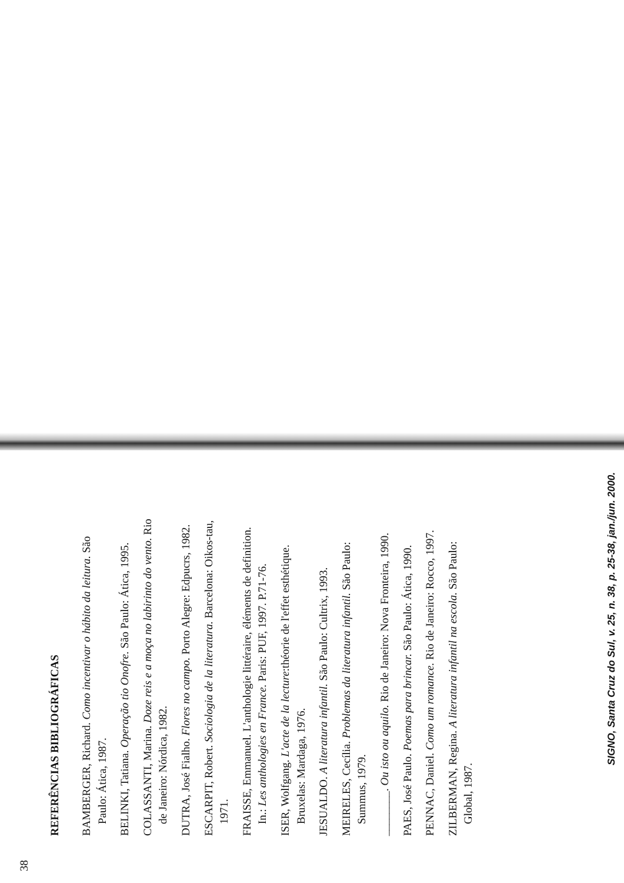38
REFERÊNCIAS BIBLIOGRÁFICAS
BAMBERGER, Richard. Como incentivar o hábito da leitura. São Paulo: Ática, 1987.
BELINKI, Tatiana. Operação tio Onofre. São Paulo: Ática, 1995.
COLASSANTI, Marina. Doze reis e a moça no labirinto do vento. Rio de Janeiro: Nórdica, 1982.
DUTRA, José Fialho. Flores no campo. Porto Alegre: Edpucrs, 1982.
ESCARPIT, Robert. Sociologia de la literatura. Barcelona: Oikos-tau, 1971.
FRAISSE, Emmanuel. L'anthologie littéraire, éléments de definition. In.: Les anthologies en France. Paris: PUF, 1997. P.71-76.
ISER, Wolfgang. L'acte de la lecture:théorie de l'effet esthétique. Bruxelas: Mardaga, 1976.
JESUALDO. A literatura infantil. São Paulo: Cultrix, 1993.
MEIRELES, Cecília. Problemas da literatura infantil. São Paulo: Summus, 1979.
________. Ou isto ou aquilo. Rio de Janeiro: Nova Fronteira, 1990.
PAES, José Paulo. Poemas para brincar. São Paulo: Ática, 1990.
PENNAC, Daniel. Como um romance. Rio de Janeiro: Rocco, 1997.
ZILBERMAN, Regina. A literatura infantil na escola. São Paulo: Global, 1987.
SIGNO, Santa Cruz do Sul, v. 25, n. 38, p. 25-38, jan./jun. 2000.